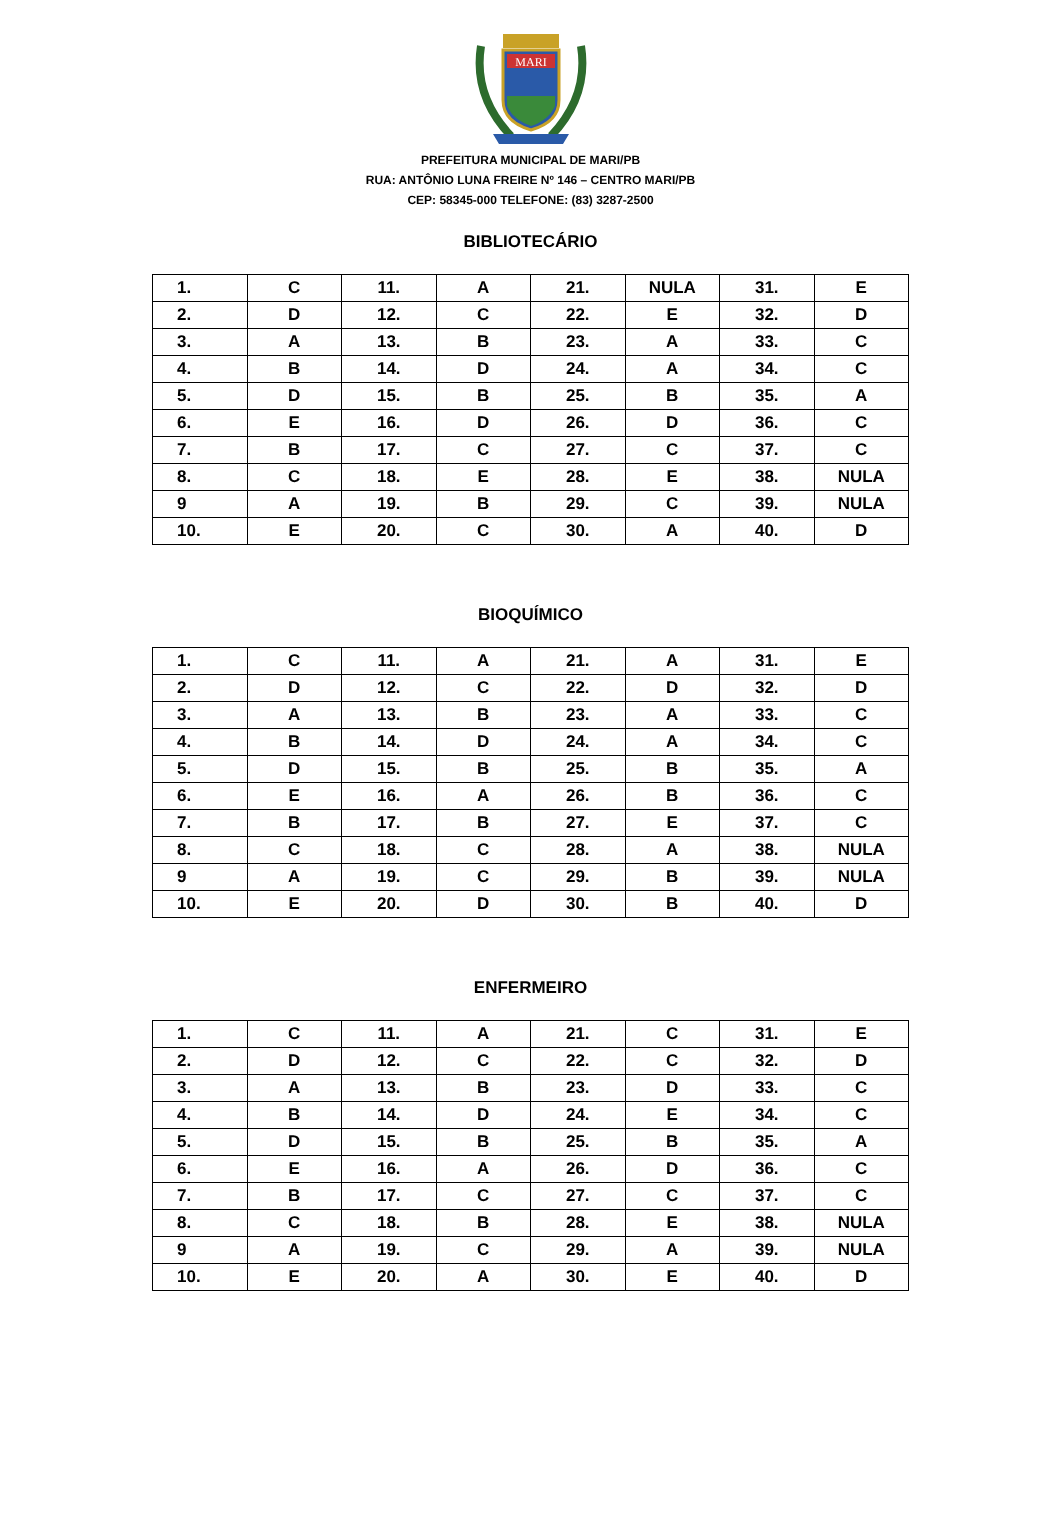MARI
PREFEITURA MUNICIPAL DE MARI/PB
RUA: ANTÔNIO LUNA FREIRE Nº 146 – CENTRO MARI/PB
CEP: 58345-000 TELEFONE: (83) 3287-2500
BIBLIOTECÁRIO
| 1. | C | 11. | A | 21. | NULA | 31. | E |
| 2. | D | 12. | C | 22. | E | 32. | D |
| 3. | A | 13. | B | 23. | A | 33. | C |
| 4. | B | 14. | D | 24. | A | 34. | C |
| 5. | D | 15. | B | 25. | B | 35. | A |
| 6. | E | 16. | D | 26. | D | 36. | C |
| 7. | B | 17. | C | 27. | C | 37. | C |
| 8. | C | 18. | E | 28. | E | 38. | NULA |
| 9 | A | 19. | B | 29. | C | 39. | NULA |
| 10. | E | 20. | C | 30. | A | 40. | D |
BIOQUÍMICO
| 1. | C | 11. | A | 21. | A | 31. | E |
| 2. | D | 12. | C | 22. | D | 32. | D |
| 3. | A | 13. | B | 23. | A | 33. | C |
| 4. | B | 14. | D | 24. | A | 34. | C |
| 5. | D | 15. | B | 25. | B | 35. | A |
| 6. | E | 16. | A | 26. | B | 36. | C |
| 7. | B | 17. | B | 27. | E | 37. | C |
| 8. | C | 18. | C | 28. | A | 38. | NULA |
| 9 | A | 19. | C | 29. | B | 39. | NULA |
| 10. | E | 20. | D | 30. | B | 40. | D |
ENFERMEIRO
| 1. | C | 11. | A | 21. | C | 31. | E |
| 2. | D | 12. | C | 22. | C | 32. | D |
| 3. | A | 13. | B | 23. | D | 33. | C |
| 4. | B | 14. | D | 24. | E | 34. | C |
| 5. | D | 15. | B | 25. | B | 35. | A |
| 6. | E | 16. | A | 26. | D | 36. | C |
| 7. | B | 17. | C | 27. | C | 37. | C |
| 8. | C | 18. | B | 28. | E | 38. | NULA |
| 9 | A | 19. | C | 29. | A | 39. | NULA |
| 10. | E | 20. | A | 30. | E | 40. | D |